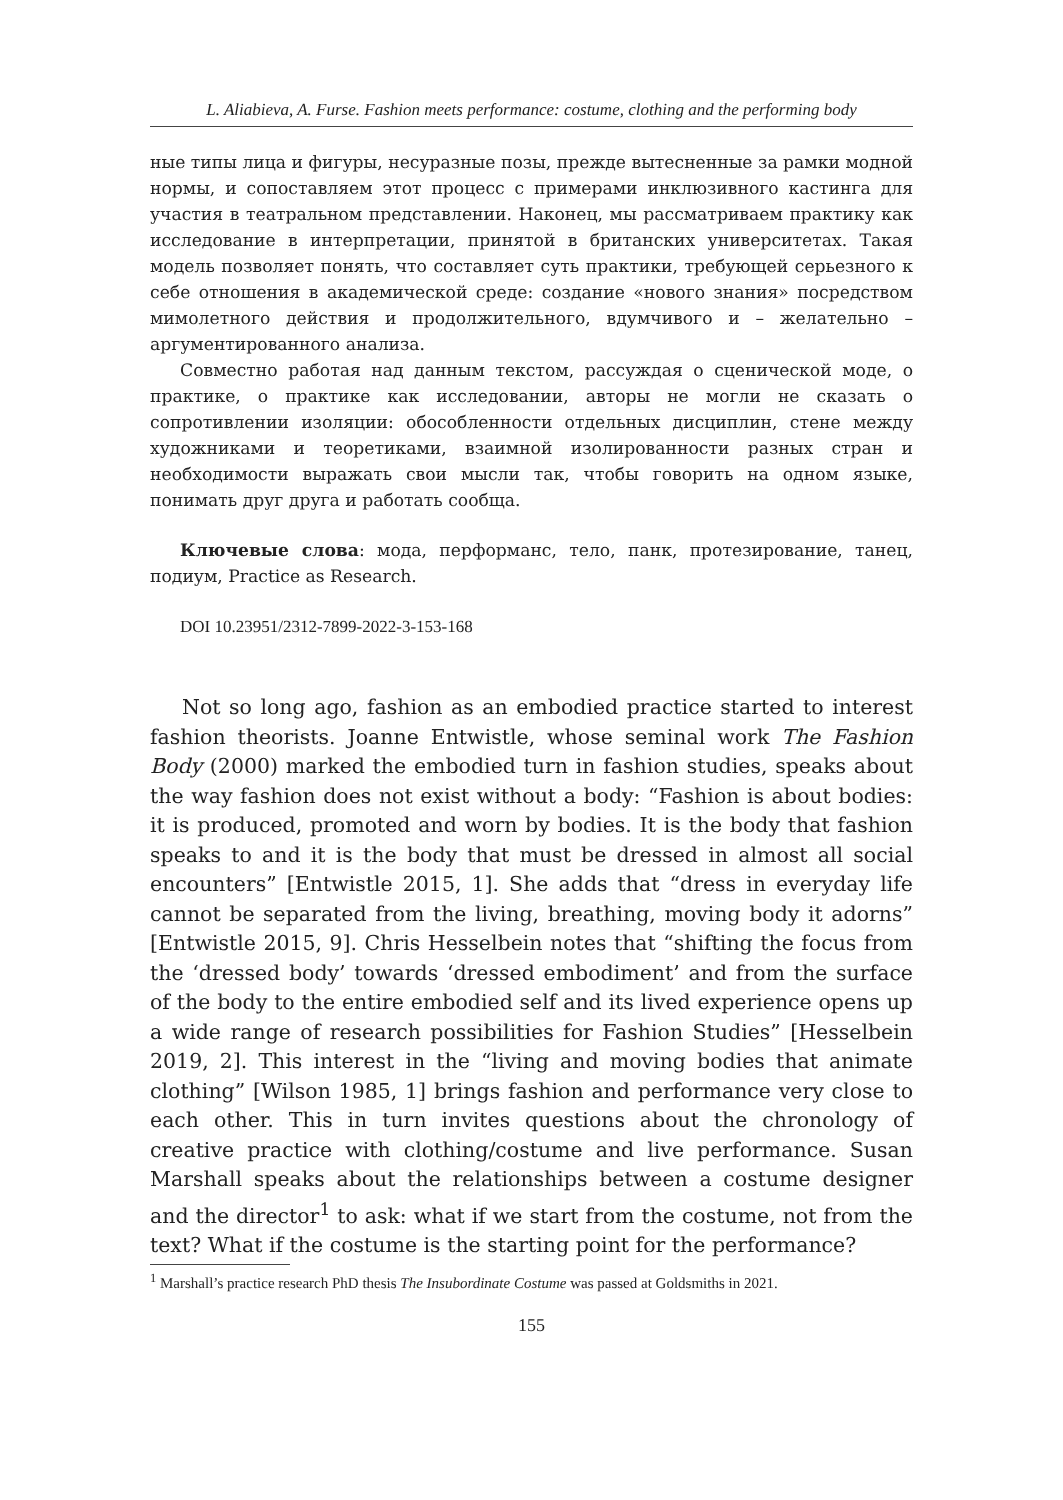L. Aliabieva, A. Furse. Fashion meets performance: costume, clothing and the performing body
ные типы лица и фигуры, несуразные позы, прежде вытесненные за рамки модной нормы, и сопоставляем этот процесс с примерами инклюзивного кастинга для участия в театральном представлении. Наконец, мы рассматриваем практику как исследование в интерпретации, принятой в британских университетах. Такая модель позволяет понять, что составляет суть практики, требующей серьезного к себе отношения в академической среде: создание «нового знания» посредством мимолетного действия и продолжительного, вдумчивого и – желательно – аргументированного анализа.
Совместно работая над данным текстом, рассуждая о сценической моде, о практике, о практике как исследовании, авторы не могли не сказать о сопротивлении изоляции: обособленности отдельных дисциплин, стене между художниками и теоретиками, взаимной изолированности разных стран и необходимости выражать свои мысли так, чтобы говорить на одном языке, понимать друг друга и работать сообща.
Ключевые слова: мода, перформанс, тело, панк, протезирование, танец, подиум, Practice as Research.
DOI 10.23951/2312-7899-2022-3-153-168
Not so long ago, fashion as an embodied practice started to interest fashion theorists. Joanne Entwistle, whose seminal work The Fashion Body (2000) marked the embodied turn in fashion studies, speaks about the way fashion does not exist without a body: “Fashion is about bodies: it is produced, promoted and worn by bodies. It is the body that fashion speaks to and it is the body that must be dressed in almost all social encounters” [Entwistle 2015, 1]. She adds that “dress in everyday life cannot be separated from the living, breathing, moving body it adorns” [Entwistle 2015, 9]. Chris Hesselbein notes that “shifting the focus from the ‘dressed body’ towards ‘dressed embodiment’ and from the surface of the body to the entire embodied self and its lived experience opens up a wide range of research possibilities for Fashion Studies” [Hesselbein 2019, 2]. This interest in the “living and moving bodies that animate clothing” [Wilson 1985, 1] brings fashion and performance very close to each other. This in turn invites questions about the chronology of creative practice with clothing/costume and live performance. Susan Marshall speaks about the relationships between a costume designer and the director<sup>1</sup> to ask: what if we start from the costume, not from the text? What if the costume is the starting point for the performance?
<sup>1</sup> Marshall’s practice research PhD thesis The Insubordinate Costume was passed at Goldsmiths in 2021.
155